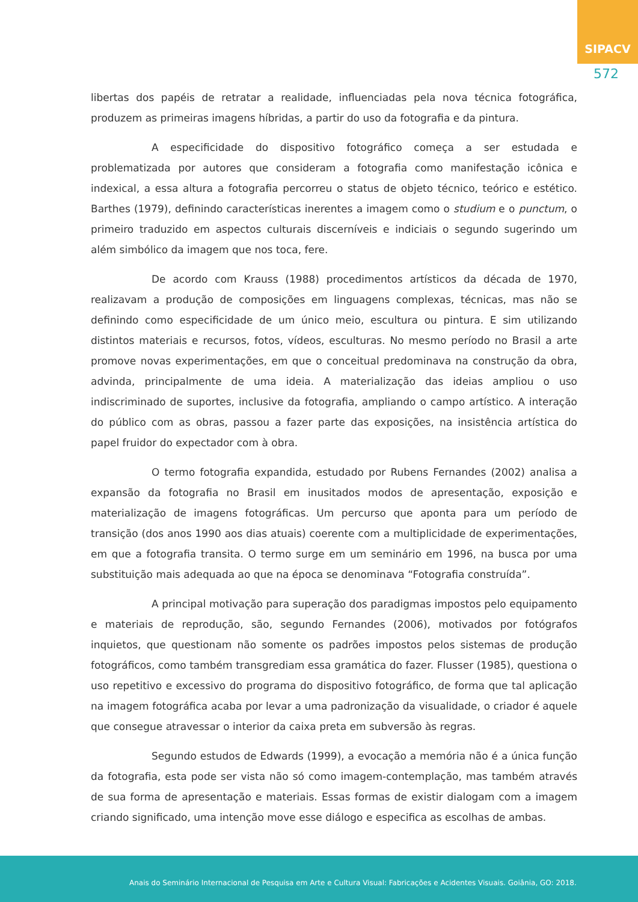SIPACV
572
libertas dos papéis de retratar a realidade, influenciadas pela nova técnica fotográfica, produzem as primeiras imagens híbridas, a partir do uso da fotografia e da pintura.
A especificidade do dispositivo fotográfico começa a ser estudada e problematizada por autores que consideram a fotografia como manifestação icônica e indexical, a essa altura a fotografia percorreu o status de objeto técnico, teórico e estético. Barthes (1979), definindo características inerentes a imagem como o studium e o punctum, o primeiro traduzido em aspectos culturais discerníveis e indiciais o segundo sugerindo um além simbólico da imagem que nos toca, fere.
De acordo com Krauss (1988) procedimentos artísticos da década de 1970, realizavam a produção de composições em linguagens complexas, técnicas, mas não se definindo como especificidade de um único meio, escultura ou pintura. E sim utilizando distintos materiais e recursos, fotos, vídeos, esculturas. No mesmo período no Brasil a arte promove novas experimentações, em que o conceitual predominava na construção da obra, advinda, principalmente de uma ideia. A materialização das ideias ampliou o uso indiscriminado de suportes, inclusive da fotografia, ampliando o campo artístico. A interação do público com as obras, passou a fazer parte das exposições, na insistência artística do papel fruidor do expectador com à obra.
O termo fotografia expandida, estudado por Rubens Fernandes (2002) analisa a expansão da fotografia no Brasil em inusitados modos de apresentação, exposição e materialização de imagens fotográficas. Um percurso que aponta para um período de transição (dos anos 1990 aos dias atuais) coerente com a multiplicidade de experimentações, em que a fotografia transita. O termo surge em um seminário em 1996, na busca por uma substituição mais adequada ao que na época se denominava “Fotografia construída”.
A principal motivação para superação dos paradigmas impostos pelo equipamento e materiais de reprodução, são, segundo Fernandes (2006), motivados por fotógrafos inquietos, que questionam não somente os padrões impostos pelos sistemas de produção fotográficos, como também transgrediam essa gramática do fazer. Flusser (1985), questiona o uso repetitivo e excessivo do programa do dispositivo fotográfico, de forma que tal aplicação na imagem fotográfica acaba por levar a uma padronização da visualidade, o criador é aquele que consegue atravessar o interior da caixa preta em subversão às regras.
Segundo estudos de Edwards (1999), a evocação a memória não é a única função da fotografia, esta pode ser vista não só como imagem-contemplação, mas também através de sua forma de apresentação e materiais. Essas formas de existir dialogam com a imagem criando significado, uma intenção move esse diálogo e especifica as escolhas de ambas.
Anais do Seminário Internacional de Pesquisa em Arte e Cultura Visual: Fabricações e Acidentes Visuais. Goiânia, GO: 2018.